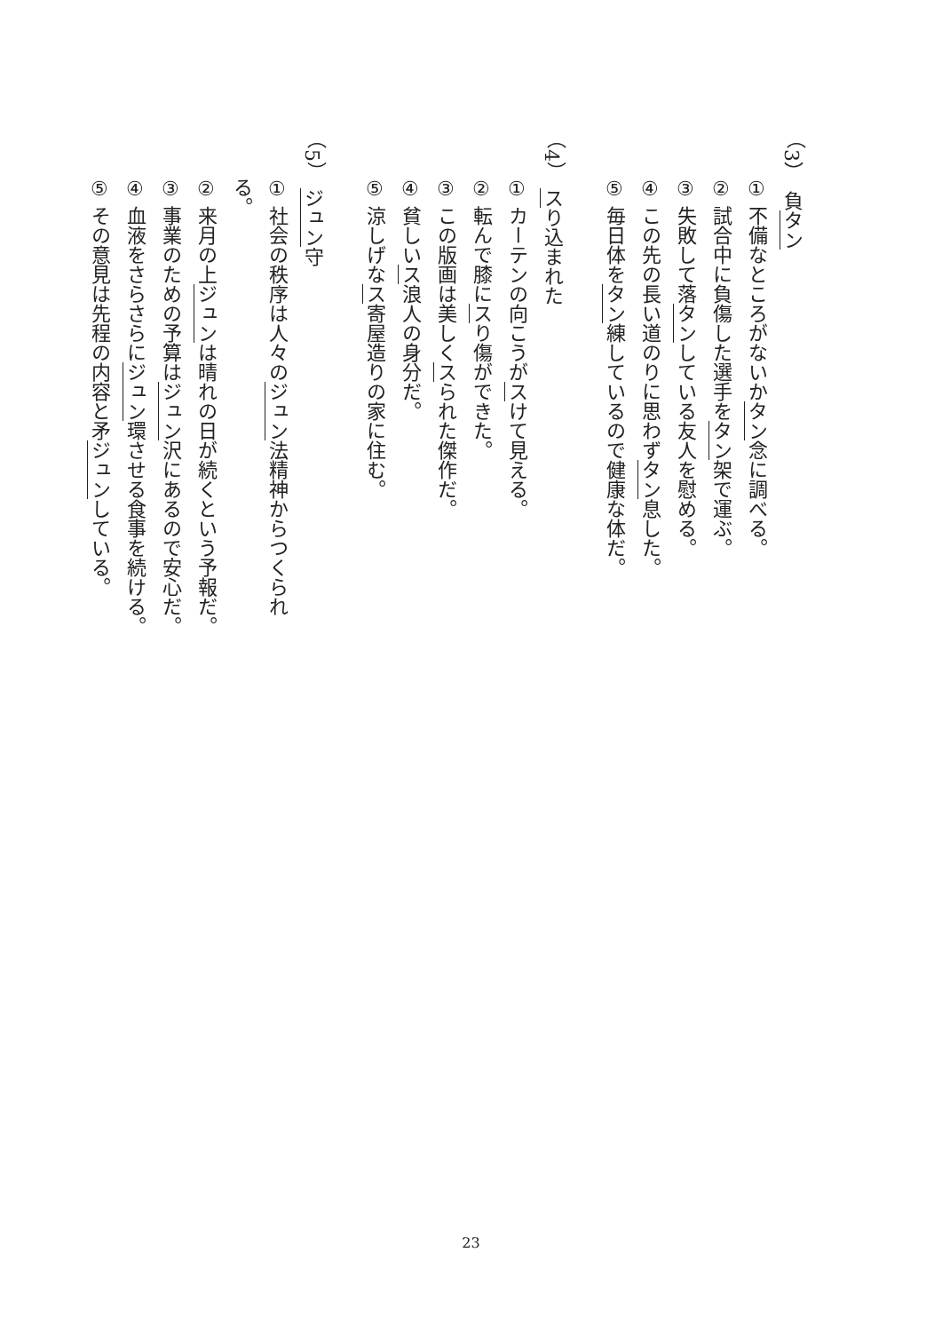（3）　負タン
① 不備なところがないかタン念に調べる。
② 試合中に負傷した選手をタン架で運ぶ。
③ 失敗して落タンしている友人を慰める。
④ この先の長い道のりに思わずタン息した。
⑤ 毎日体をタン練しているので健康な体だ。
（4）　スり込まれた
① カーテンの向こうがスけて見える。
② 転んで膝にスり傷ができた。
③ この版画は美しくスられた傑作だ。
④ 貧しいス浪人の身分だ。
⑤ 涼しげなス寄屋造りの家に住む。
（5）　ジュン守
① 社会の秩序は人々のジュン法精神からつくられる。
② 来月の上ジュンは晴れの日が続くという予報だ。
③ 事業のための予算はジュン沢にあるので安心だ。
④ 血液をさらさらにジュン環させる食事を続ける。
⑤ その意見は先程の内容と矛ジュンしている。
23